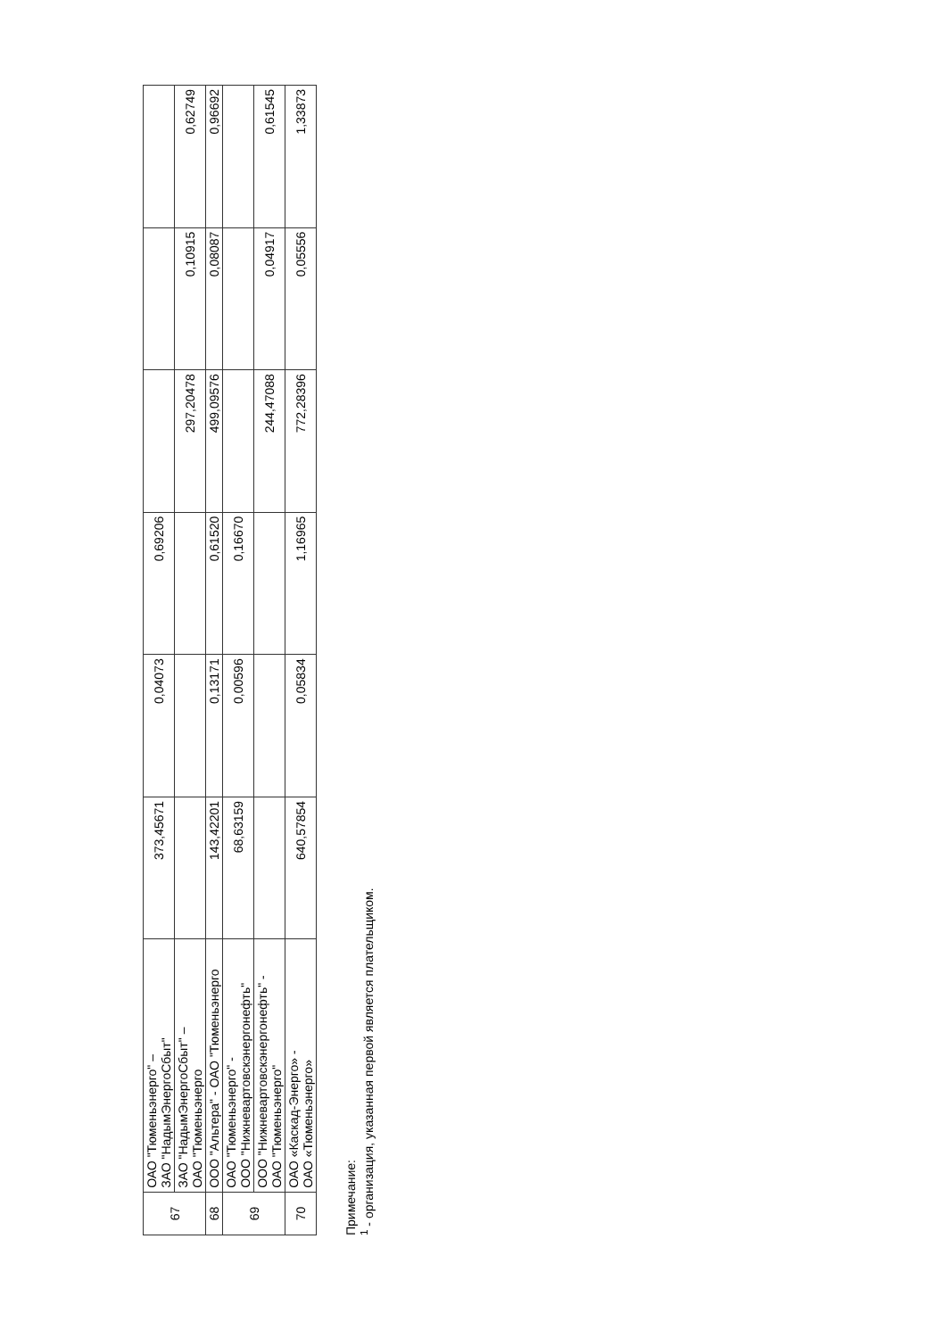| 67 | ОАО "Тюменьэнерго" – ЗАО "НадымЭнергоСбыт" | 373,45671 | 0,04073 | 0,69206 | | | |
| | ЗАО "НадымЭнергоСбыт" – ОАО "Тюменьэнерго | | | | 297,20478 | 0,10915 | 0,62749 |
| 68 | ООО "Альтера" - ОАО "Тюменьэнерго | 143,42201 | 0,13171 | 0,61520 | 499,09576 | 0,08087 | 0,96692 |
| 69 | ОАО "Тюменьэнерго" - ООО "Нижневартовскэнергонефть" | 68,63159 | 0,00596 | 0,16670 | | | |
| | ООО "Нижневартовскэнергонефть" - ОАО "Тюменьэнерго" | | | | 244,47088 | 0,04917 | 0,61545 |
| 70 | ОАО «Каскад-Энерго» - ОАО «Тюменьэнерго» | 640,57854 | 0,05834 | 1,16965 | 772,28396 | 0,05556 | 1,33873 |
Примечание:
<sup>1</sup> - организация, указанная первой является плательщиком.